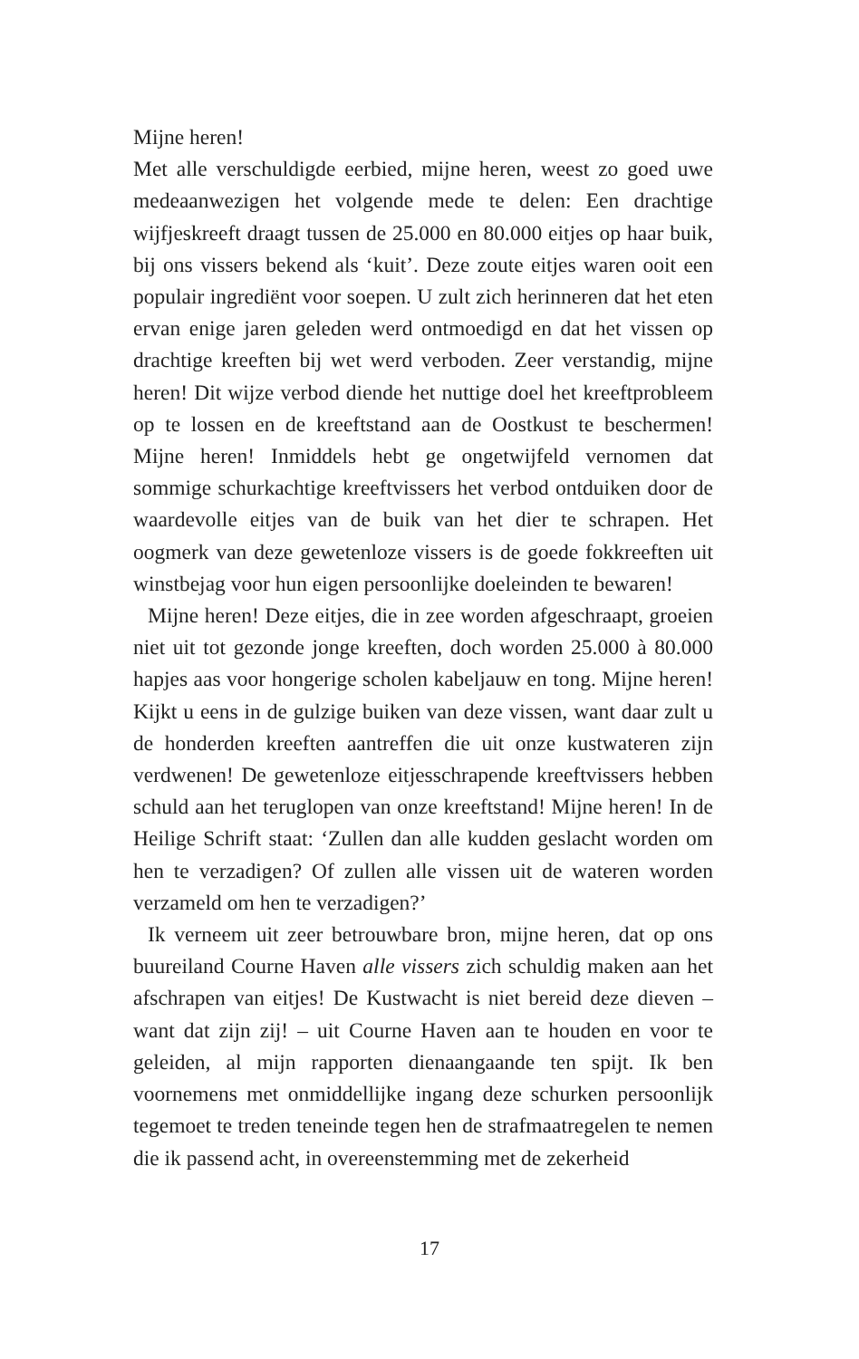Mijne heren!
Met alle verschuldigde eerbied, mijne heren, weest zo goed uwe medeaanwezigen het volgende mede te delen: Een drachtige wijfjeskreeft draagt tussen de 25.000 en 80.000 eitjes op haar buik, bij ons vissers bekend als ‘kuit’. Deze zoute eitjes waren ooit een populair ingrediënt voor soepen. U zult zich herinneren dat het eten ervan enige jaren geleden werd ontmoedigd en dat het vissen op drachtige kreeften bij wet werd verboden. Zeer verstandig, mijne heren! Dit wijze verbod diende het nuttige doel het kreeftprobleem op te lossen en de kreeftstand aan de Oostkust te beschermen! Mijne heren! Inmiddels hebt ge ongetwijfeld vernomen dat sommige schurkachtige kreeftvissers het verbod ontduiken door de waardevolle eitjes van de buik van het dier te schrapen. Het oogmerk van deze gewetenloze vissers is de goede fokkreeften uit winstbejag voor hun eigen persoonlijke doeleinden te bewaren!
Mijne heren! Deze eitjes, die in zee worden afgeschraapt, groeien niet uit tot gezonde jonge kreeften, doch worden 25.000 à 80.000 hapjes aas voor hongerige scholen kabeljauw en tong. Mijne heren! Kijkt u eens in de gulzige buiken van deze vissen, want daar zult u de honderden kreeften aantreffen die uit onze kustwateren zijn verdwenen! De gewetenloze eitjesschrapende kreeftvissers hebben schuld aan het teruglopen van onze kreeftstand! Mijne heren! In de Heilige Schrift staat: ‘Zullen dan alle kudden geslacht worden om hen te verzadigen? Of zullen alle vissen uit de wateren worden verzameld om hen te verzadigen?’
Ik verneem uit zeer betrouwbare bron, mijne heren, dat op ons buureiland Courne Haven alle vissers zich schuldig maken aan het afschrapen van eitjes! De Kustwacht is niet bereid deze dieven – want dat zijn zij! – uit Courne Haven aan te houden en voor te geleiden, al mijn rapporten dienaangaande ten spijt. Ik ben voornemens met onmiddellijke ingang deze schurken persoonlijk tegemoet te treden teneinde tegen hen de strafmaatregelen te nemen die ik passend acht, in overeenstemming met de zekerheid
17